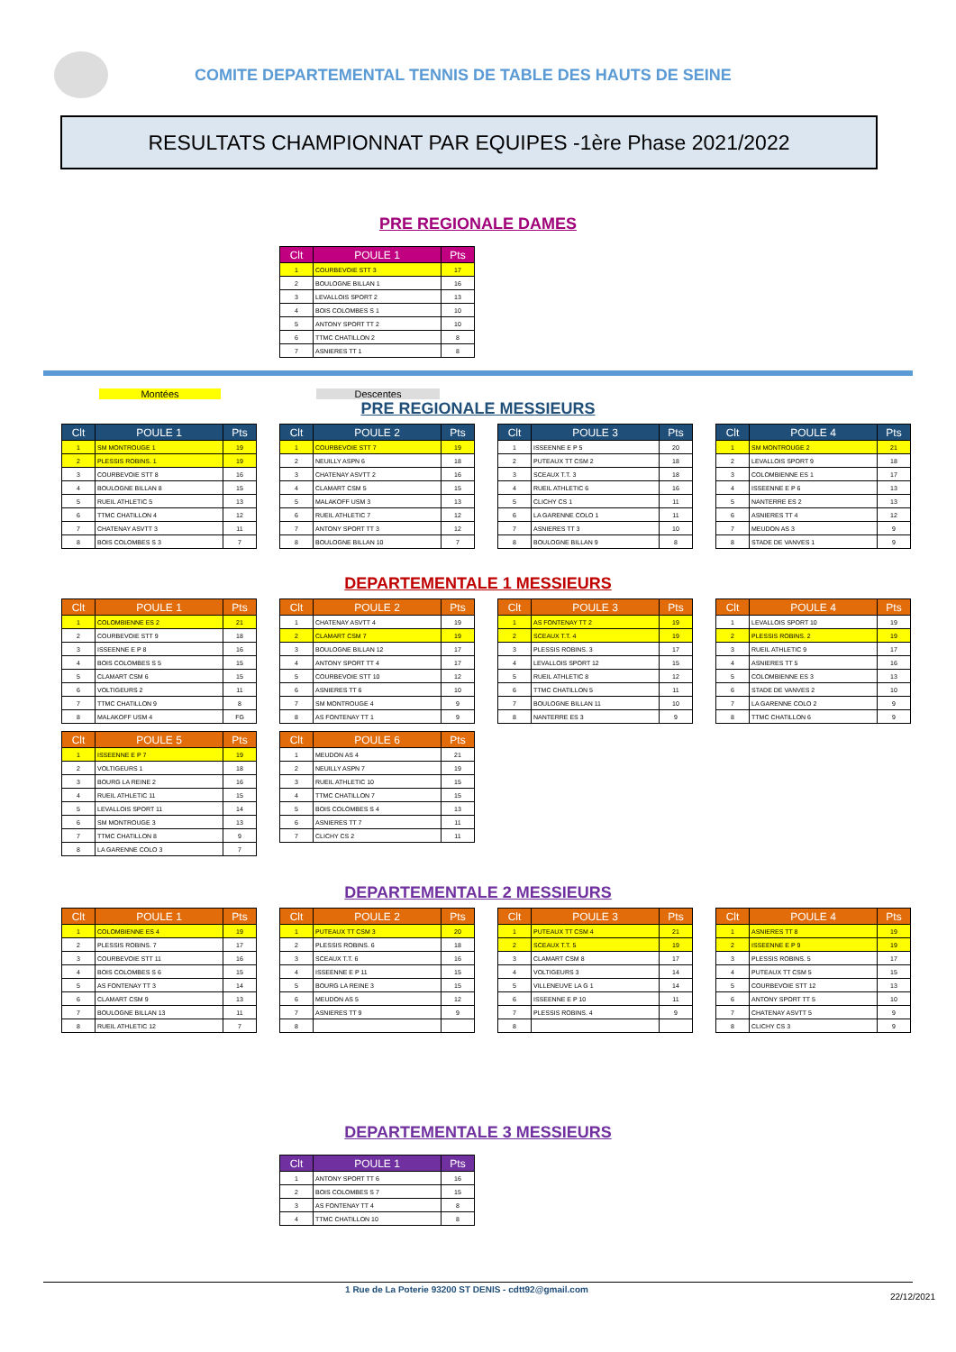COMITE DEPARTEMENTAL TENNIS DE TABLE DES HAUTS DE SEINE
RESULTATS CHAMPIONNAT PAR EQUIPES -1ère Phase 2021/2022
PRE REGIONALE DAMES
| Clt | POULE 1 | Pts |
| --- | --- | --- |
| 1 | COURBEVOIE STT 3 | 17 |
| 2 | BOULOGNE BILLAN 1 | 16 |
| 3 | LEVALLOIS SPORT 2 | 13 |
| 4 | BOIS COLOMBES S 1 | 10 |
| 5 | ANTONY SPORT TT 2 | 10 |
| 6 | TTMC CHATILLON 2 | 8 |
| 7 | ASNIERES TT 1 | 8 |
Montées Descentes
PRE REGIONALE MESSIEURS
| Clt | POULE 1 | Pts |
| --- | --- | --- |
| 1 | SM MONTROUGE 1 | 19 |
| 2 | PLESSIS ROBINS. 1 | 19 |
| 3 | COURBEVOIE STT 8 | 16 |
| 4 | BOULOGNE BILLAN 8 | 15 |
| 5 | RUEIL ATHLETIC 5 | 13 |
| 6 | TTMC CHATILLON 4 | 12 |
| 7 | CHATENAY ASVTT 3 | 11 |
| 8 | BOIS COLOMBES S 3 | 7 |
| Clt | POULE 2 | Pts |
| --- | --- | --- |
| 1 | COURBEVOIE STT 7 | 19 |
| 2 | NEUILLY ASPN 6 | 18 |
| 3 | CHATENAY ASVTT 2 | 16 |
| 4 | CLAMART CSM 5 | 15 |
| 5 | MALAKOFF USM 3 | 13 |
| 6 | RUEIL ATHLETIC 7 | 12 |
| 7 | ANTONY SPORT TT 3 | 12 |
| 8 | BOULOGNE BILLAN 10 | 7 |
| Clt | POULE 3 | Pts |
| --- | --- | --- |
| 1 | ISSEENNE E P 5 | 20 |
| 2 | PUTEAUX TT CSM 2 | 18 |
| 3 | SCEAUX T.T. 3 | 18 |
| 4 | RUEIL ATHLETIC 6 | 16 |
| 5 | CLICHY CS 1 | 11 |
| 6 | LA GARENNE COLO 1 | 11 |
| 7 | ASNIERES TT 3 | 10 |
| 8 | BOULOGNE BILLAN 9 | 8 |
| Clt | POULE 4 | Pts |
| --- | --- | --- |
| 1 | SM MONTROUGE 2 | 21 |
| 2 | LEVALLOIS SPORT 9 | 18 |
| 3 | COLOMBIENNE ES 1 | 17 |
| 4 | ISSEENNE E P 6 | 13 |
| 5 | NANTERRE ES 2 | 13 |
| 6 | ASNIERES TT 4 | 12 |
| 7 | MEUDON AS 3 | 9 |
| 8 | STADE DE VANVES 1 | 9 |
DEPARTEMENTALE 1 MESSIEURS
| Clt | POULE 1 | Pts |
| --- | --- | --- |
| 1 | COLOMBIENNE ES 2 | 21 |
| 2 | COURBEVOIE STT 9 | 18 |
| 3 | ISSEENNE E P 8 | 16 |
| 4 | BOIS COLOMBES S 5 | 15 |
| 5 | CLAMART CSM 6 | 15 |
| 6 | VOLTIGEURS 2 | 11 |
| 7 | TTMC CHATILLON 9 | 8 |
| 8 | MALAKOFF USM 4 | FG |
| Clt | POULE 2 | Pts |
| --- | --- | --- |
| 1 | CHATENAY ASVTT 4 | 19 |
| 2 | CLAMART CSM 7 | 19 |
| 3 | BOULOGNE BILLAN 12 | 17 |
| 4 | ANTONY SPORT TT 4 | 17 |
| 5 | COURBEVOIE STT 10 | 12 |
| 6 | ASNIERES TT 6 | 10 |
| 7 | SM MONTROUGE 4 | 9 |
| 8 | AS FONTENAY TT 1 | 9 |
| Clt | POULE 3 | Pts |
| --- | --- | --- |
| 1 | AS FONTENAY TT 2 | 19 |
| 2 | SCEAUX T.T. 4 | 19 |
| 3 | PLESSIS ROBINS. 3 | 17 |
| 4 | LEVALLOIS SPORT 12 | 15 |
| 5 | RUEIL ATHLETIC 8 | 12 |
| 6 | TTMC CHATILLON 5 | 11 |
| 7 | BOULOGNE BILLAN 11 | 10 |
| 8 | NANTERRE ES 3 | 9 |
| Clt | POULE 4 | Pts |
| --- | --- | --- |
| 1 | LEVALLOIS SPORT 10 | 19 |
| 2 | PLESSIS ROBINS. 2 | 19 |
| 3 | RUEIL ATHLETIC 9 | 17 |
| 4 | ASNIERES TT 5 | 16 |
| 5 | COLOMBIENNE ES 3 | 13 |
| 6 | STADE DE VANVES 2 | 10 |
| 7 | LA GARENNE COLO 2 | 9 |
| 8 | TTMC CHATILLON 6 | 9 |
| Clt | POULE 5 | Pts |
| --- | --- | --- |
| 1 | ISSEENNE E P 7 | 19 |
| 2 | VOLTIGEURS 1 | 18 |
| 3 | BOURG LA REINE 2 | 16 |
| 4 | RUEIL ATHLETIC 11 | 15 |
| 5 | LEVALLOIS SPORT 11 | 14 |
| 6 | SM MONTROUGE 3 | 13 |
| 7 | TTMC CHATILLON 8 | 9 |
| 8 | LA GARENNE COLO 3 | 7 |
| Clt | POULE 6 | Pts |
| --- | --- | --- |
| 1 | MEUDON AS 4 | 21 |
| 2 | NEUILLY ASPN 7 | 19 |
| 3 | RUEIL ATHLETIC 10 | 15 |
| 4 | TTMC CHATILLON 7 | 15 |
| 5 | BOIS COLOMBES S 4 | 13 |
| 6 | ASNIERES TT 7 | 11 |
| 7 | CLICHY CS 2 | 11 |
DEPARTEMENTALE 2 MESSIEURS
| Clt | POULE 1 | Pts |
| --- | --- | --- |
| 1 | COLOMBIENNE ES 4 | 19 |
| 2 | PLESSIS ROBINS. 7 | 17 |
| 3 | COURBEVOIE STT 11 | 16 |
| 4 | BOIS COLOMBES S 6 | 15 |
| 5 | AS FONTENAY TT 3 | 14 |
| 6 | CLAMART CSM 9 | 13 |
| 7 | BOULOGNE BILLAN 13 | 11 |
| 8 | RUEIL ATHLETIC 12 | 7 |
| Clt | POULE 2 | Pts |
| --- | --- | --- |
| 1 | PUTEAUX TT CSM 3 | 20 |
| 2 | PLESSIS ROBINS. 6 | 18 |
| 3 | SCEAUX T.T. 6 | 16 |
| 4 | ISSEENNE E P 11 | 15 |
| 5 | BOURG LA REINE 3 | 15 |
| 6 | MEUDON AS 5 | 12 |
| 7 | ASNIERES TT 9 | 9 |
| 8 | | |
| Clt | POULE 3 | Pts |
| --- | --- | --- |
| 1 | PUTEAUX TT CSM 4 | 21 |
| 2 | SCEAUX T.T. 5 | 19 |
| 3 | CLAMART CSM 8 | 17 |
| 4 | VOLTIGEURS 3 | 14 |
| 5 | VILLENEUVE LA G 1 | 14 |
| 6 | ISSEENNE E P 10 | 11 |
| 7 | PLESSIS ROBINS. 4 | 9 |
| 8 | | |
| Clt | POULE 4 | Pts |
| --- | --- | --- |
| 1 | ASNIERES TT 8 | 19 |
| 2 | ISSEENNE E P 9 | 19 |
| 3 | PLESSIS ROBINS. 5 | 17 |
| 4 | PUTEAUX TT CSM 5 | 15 |
| 5 | COURBEVOIE STT 12 | 13 |
| 6 | ANTONY SPORT TT 5 | 10 |
| 7 | CHATENAY ASVTT 5 | 9 |
| 8 | CLICHY CS 3 | 9 |
DEPARTEMENTALE 3 MESSIEURS
| Clt | POULE 1 | Pts |
| --- | --- | --- |
| 1 | ANTONY SPORT TT 6 | 16 |
| 2 | BOIS COLOMBES S 7 | 15 |
| 3 | AS FONTENAY TT 4 | 8 |
| 4 | TTMC CHATILLON 10 | 8 |
1 Rue de La Poterie 93200 ST DENIS - cdtt92@gmail.com 22/12/2021